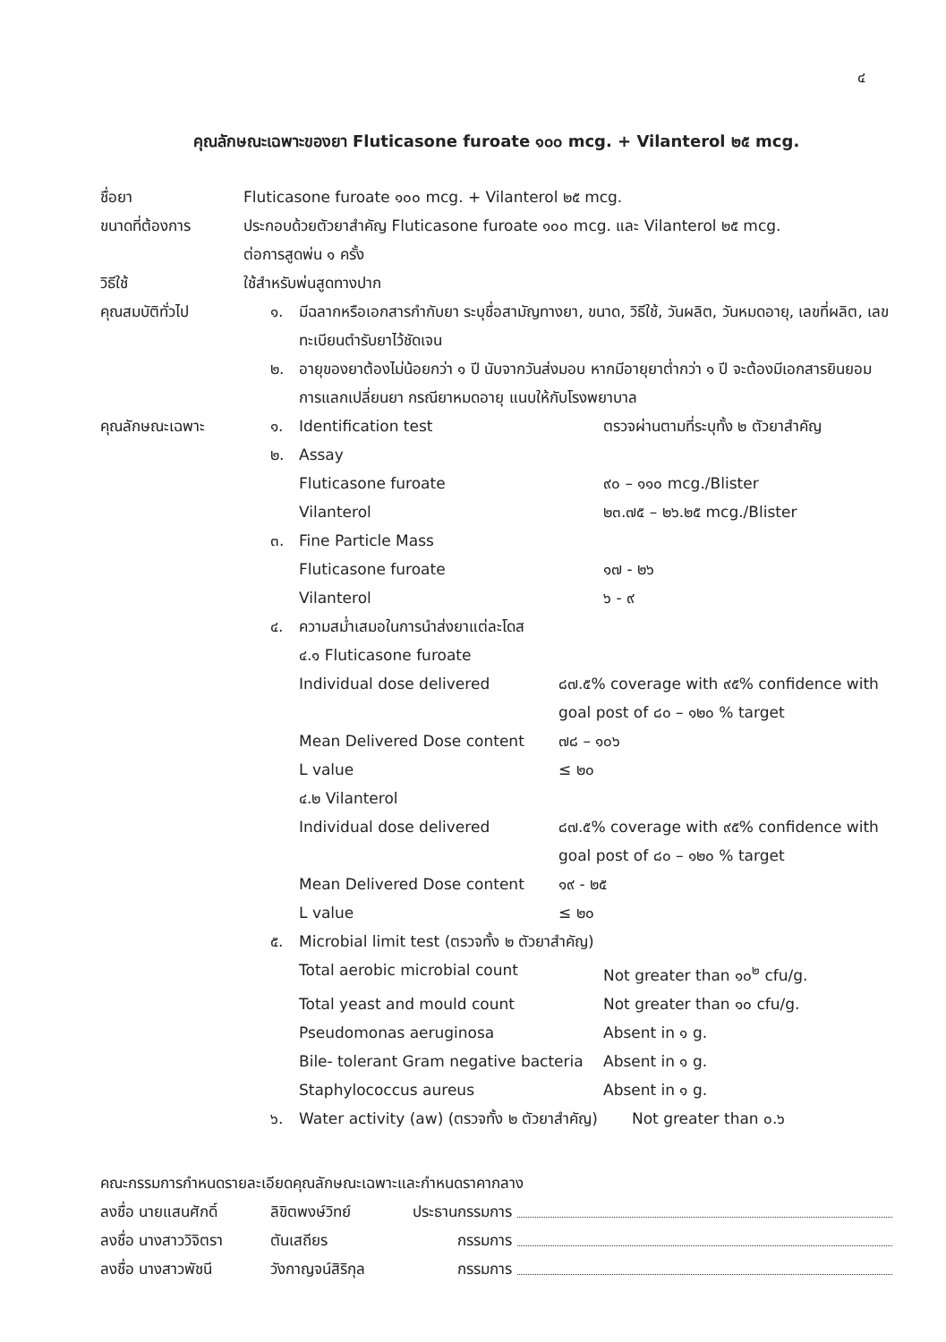๔
คุณลักษณะเฉพาะของยา Fluticasone furoate ๑๐๐ mcg. + Vilanterol ๒๕ mcg.
ชื่อยา Fluticasone furoate ๑๐๐ mcg. + Vilanterol ๒๕ mcg.
ขนาดที่ต้องการ ประกอบด้วยตัวยาสำคัญ Fluticasone furoate ๑๐๐ mcg. และ Vilanterol ๒๕ mcg.
ต่อการสูดพ่น ๑ ครั้ง
วิธีใช้ ใช้สำหรับพ่นสูดทางปาก
คุณสมบัติทั่วไป ๑. มีฉลากหรือเอกสารกำกับยา ระบุชื่อสามัญทางยา, ขนาด, วิธีใช้, วันผลิต, วันหมดอายุ, เลขที่ผลิต, เลขทะเบียนตำรับยาไว้ชัดเจน
๒. อายุของยาต้องไม่น้อยกว่า ๑ ปี นับจากวันส่งมอบ หากมีอายุยาต่ำกว่า ๑ ปี จะต้องมีเอกสารยินยอมการแลกเปลี่ยนยา กรณียาหมดอายุ แนบให้กับโรงพยาบาล
คุณลักษณะเฉพาะ ๑. Identification test ตรวจผ่านตามที่ระบุทั้ง ๒ ตัวยาสำคัญ
๒. Assay
Fluticasone furoate ๙๐ – ๑๑๐ mcg./Blister
Vilanterol ๒๓.๗๕ – ๒๖.๒๕ mcg./Blister
๓. Fine Particle Mass
Fluticasone furoate ๑๗ - ๒๖
Vilanterol ๖ - ๙
๔. ความสม่ำเสมอในการนำส่งยาแต่ละโดส
๔.๑ Fluticasone furoate
Individual dose delivered ๘๗.๕% coverage with ๙๕% confidence with goal post of ๘๐ – ๑๒๐ % target
Mean Delivered Dose content ๗๘ – ๑๐๖
L value ≤ ๒๐
๔.๒ Vilanterol
Individual dose delivered ๘๗.๕% coverage with ๙๕% confidence with goal post of ๘๐ – ๑๒๐ % target
Mean Delivered Dose content ๑๙ - ๒๕
L value ≤ ๒๐
๕. Microbial limit test (ตรวจทั้ง ๒ ตัวยาสำคัญ)
Total aerobic microbial count Not greater than ๑๐<sup>๒</sup> cfu/g.
Total yeast and mould count Not greater than ๑๐ cfu/g.
Pseudomonas aeruginosa Absent in ๑ g.
Bile- tolerant Gram negative bacteria Absent in ๑ g.
Staphylococcus aureus Absent in ๑ g.
๖. Water activity (aw) (ตรวจทั้ง ๒ ตัวยาสำคัญ) Not greater than ๐.๖
คณะกรรมการกำหนดรายละเอียดคุณลักษณะเฉพาะและกำหนดราคากลาง
ลงชื่อ นายแสนศักดิ์ ลิขิตพงษ์วิทย์ ประธานกรรมการ
ลงชื่อ นางสาววิจิตรา ตันเสถียร กรรมการ
ลงชื่อ นางสาวพัชนี วังกาญจน์สิริกุล กรรมการ